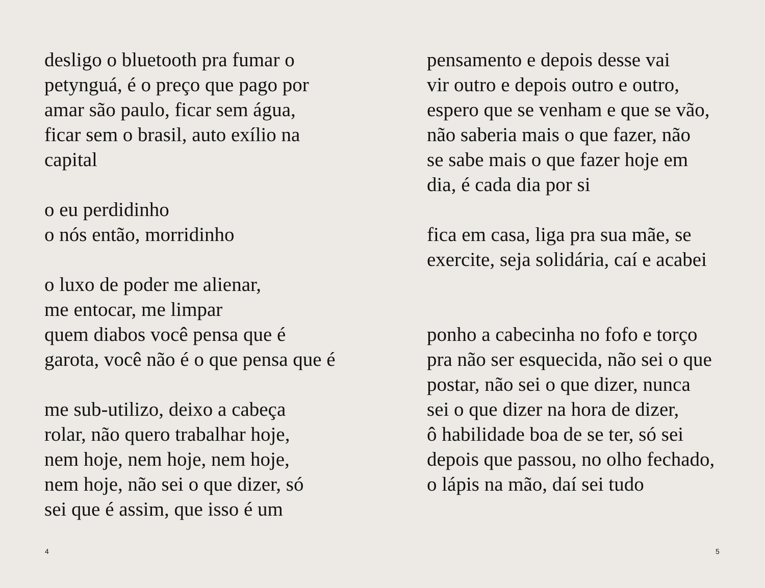desligo o bluetooth pra fumar o
petynguá, é o preço que pago por
amar são paulo, ficar sem água,
ficar sem o brasil, auto exílio na
capital
o eu perdidinho
o nós então, morridinho
o luxo de poder me alienar,
me entocar, me limpar
quem diabos você pensa que é
garota, você não é o que pensa que é
me sub-utilizo, deixo a cabeça
rolar, não quero trabalhar hoje,
nem hoje, nem hoje, nem hoje,
nem hoje, não sei o que dizer, só
sei que é assim, que isso é um
4
pensamento e depois desse vai
vir outro e depois outro e outro,
espero que se venham e que se vão,
não saberia mais o que fazer, não
se sabe mais o que fazer hoje em
dia, é cada dia por si
fica em casa, liga pra sua mãe, se
exercite, seja solidária, caí e acabei
ponho a cabecinha no fofo e torço
pra não ser esquecida, não sei o que
postar, não sei o que dizer, nunca
sei o que dizer na hora de dizer,
ô habilidade boa de se ter, só sei
depois que passou, no olho fechado,
o lápis na mão, daí sei tudo
5